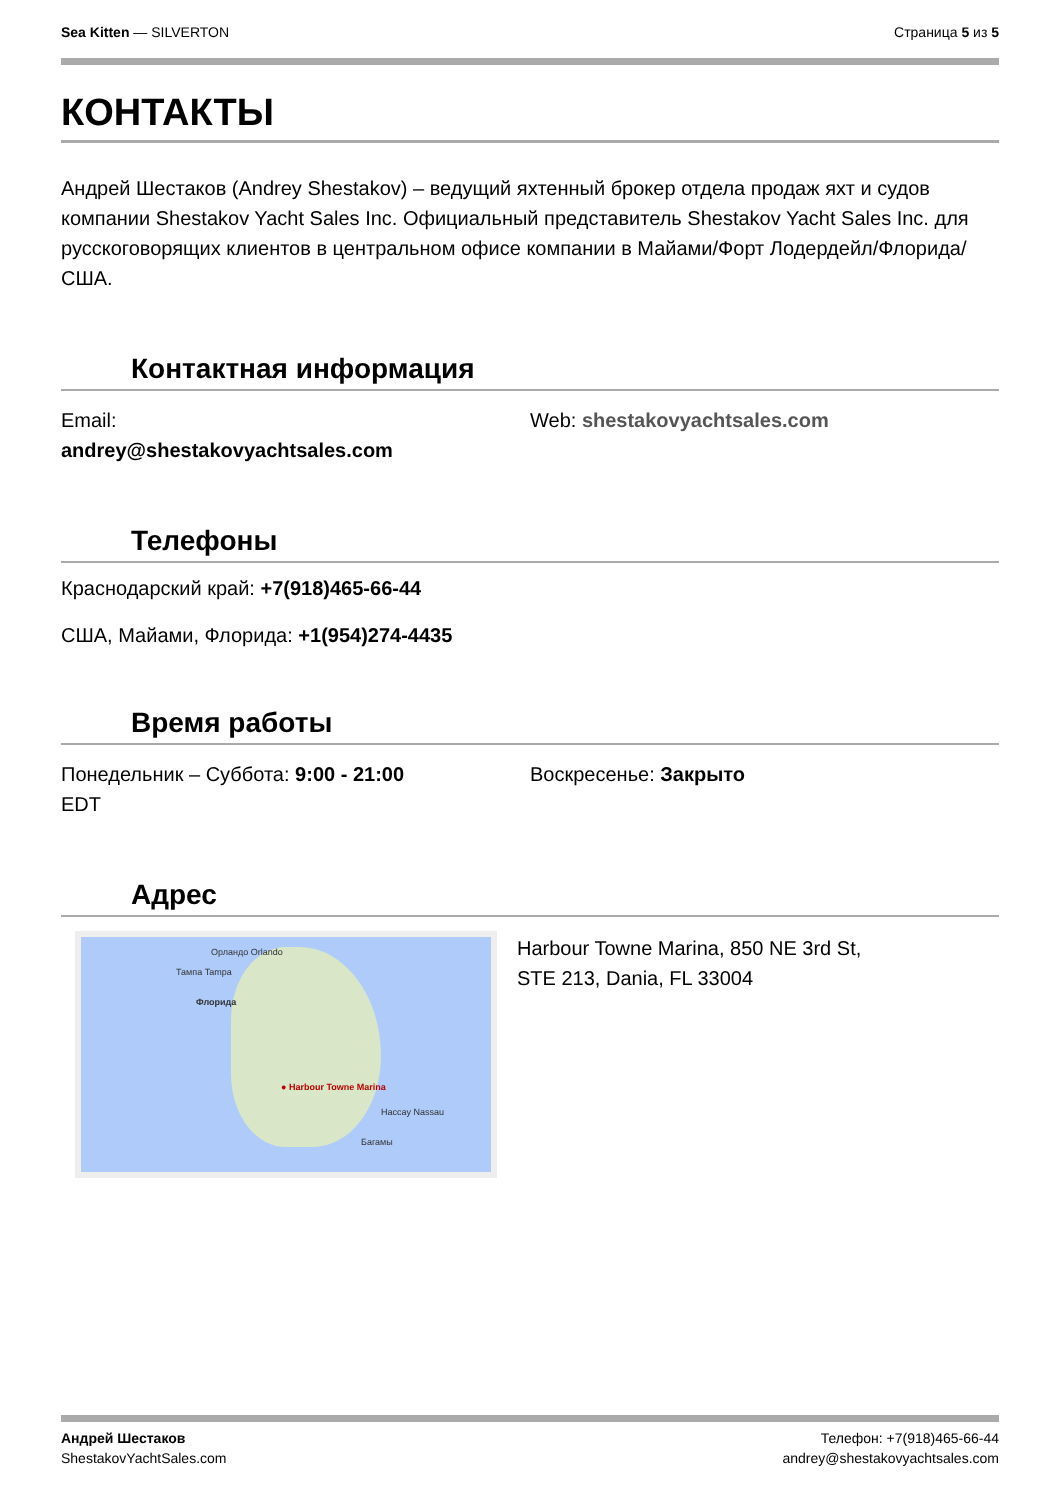Sea Kitten — SILVERTON Страница 5 из 5
КОНТАКТЫ
Андрей Шестаков (Andrey Shestakov) – ведущий яхтенный брокер отдела продаж яхт и судов компании Shestakov Yacht Sales Inc. Официальный представитель Shestakov Yacht Sales Inc. для русскоговорящих клиентов в центральном офисе компании в Майами/Форт Лодердейл/Флорида/США.
Контактная информация
Email:
andrey@shestakovyachtsales.com
Web: shestakovyachtsales.com
Телефоны
Краснодарский край: +7(918)465-66-44
США, Майами, Флорида: +1(954)274-4435
Время работы
Понедельник – Суббота: 9:00 - 21:00
EDT
Воскресенье: Закрыто
Адрес
Орландо Orlando
Тампа Tampa
Флорида
● Harbour Towne Marina
Нассау Nassau
Багамы
Harbour Towne Marina, 850 NE 3rd St,
STE 213, Dania, FL 33004
Андрей Шестаков
ShestakovYachtSales.com
Телефон: +7(918)465-66-44
andrey@shestakovyachtsales.com